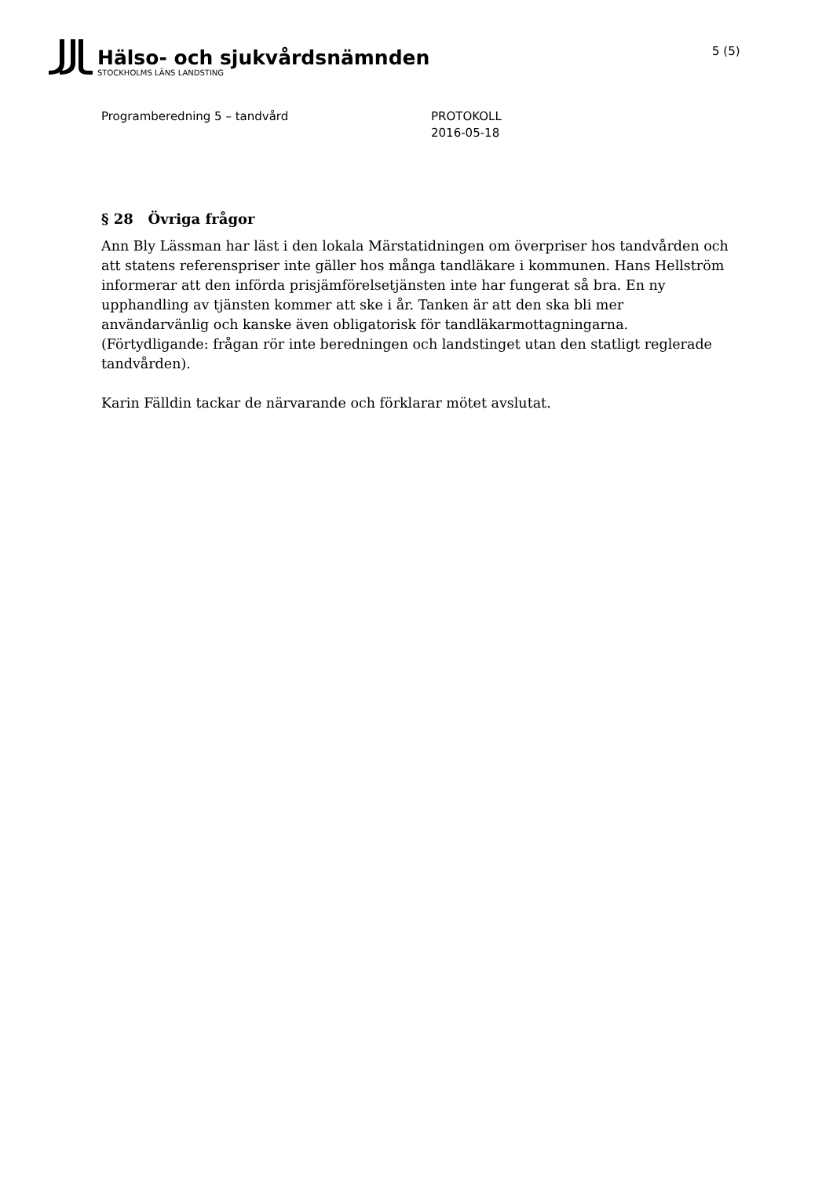Hälso- och sjukvårdsnämnden
STOCKHOLMS LÄNS LANDSTING
5 (5)
Programberedning 5 – tandvård PROTOKOLL
2016-05-18
§ 28 Övriga frågor
Ann Bly Lässman har läst i den lokala Märstatidningen om överpriser hos tandvården och att statens referenspriser inte gäller hos många tandläkare i kommunen. Hans Hellström informerar att den införda prisjämförelsetjänsten inte har fungerat så bra. En ny upphandling av tjänsten kommer att ske i år. Tanken är att den ska bli mer användarvänlig och kanske även obligatorisk för tandläkarmottagningarna. (Förtydligande: frågan rör inte beredningen och landstinget utan den statligt reglerade tandvården).
Karin Fälldin tackar de närvarande och förklarar mötet avslutat.